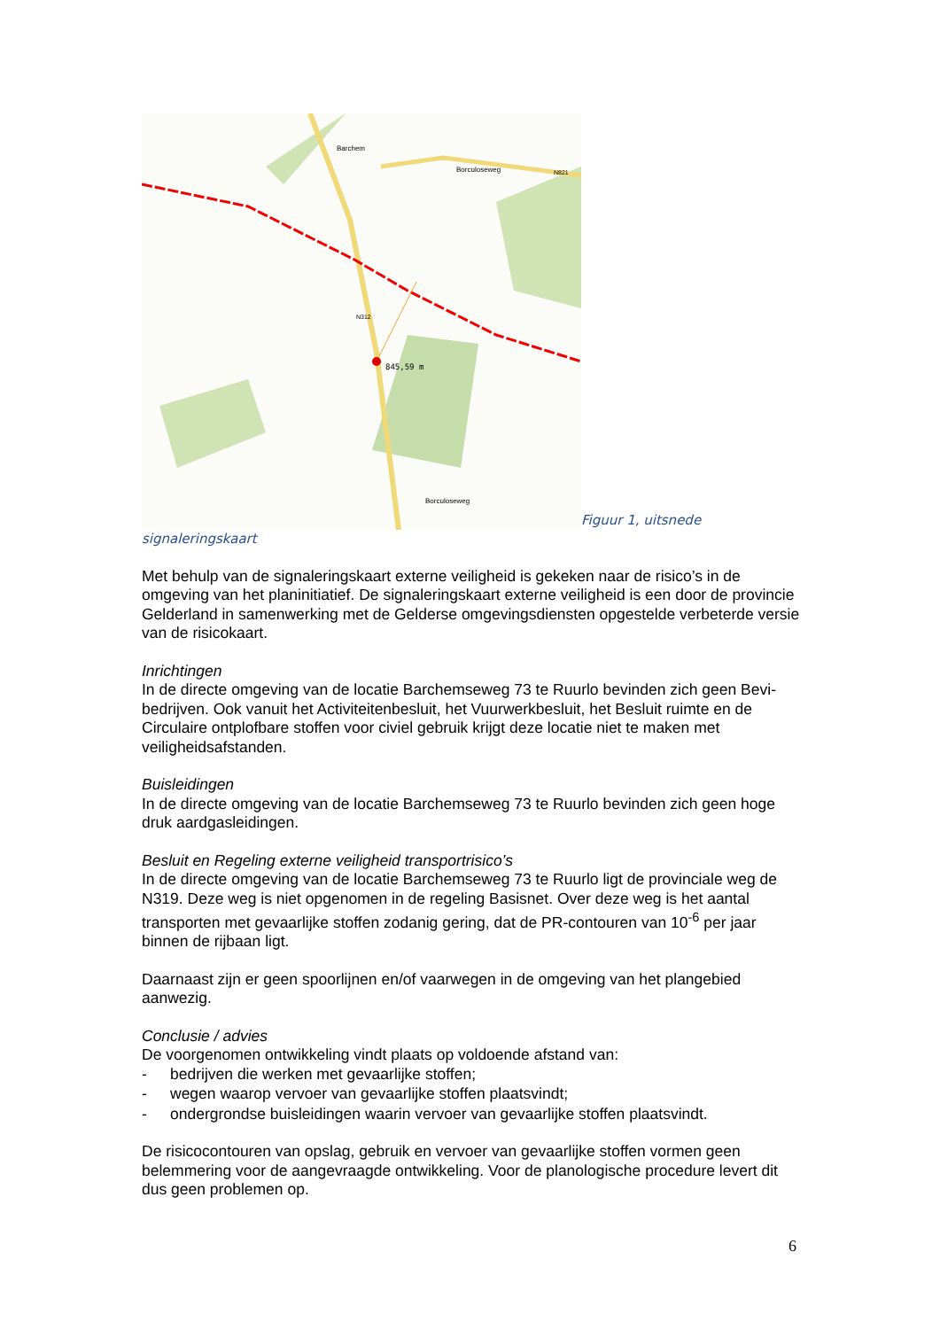Barchem
Borculoseweg
N821
N312
845,59 m
Borculoseweg
Figuur 1, uitsnede
signaleringskaart
Met behulp van de signaleringskaart externe veiligheid is gekeken naar de risico’s in de omgeving van het planinitiatief. De signaleringskaart externe veiligheid is een door de provincie Gelderland in samenwerking met de Gelderse omgevingsdiensten opgestelde verbeterde versie van de risicokaart.
Inrichtingen
In de directe omgeving van de locatie Barchemseweg 73 te Ruurlo bevinden zich geen Bevi-bedrijven. Ook vanuit het Activiteitenbesluit, het Vuurwerkbesluit, het Besluit ruimte en de Circulaire ontplofbare stoffen voor civiel gebruik krijgt deze locatie niet te maken met veiligheidsafstanden.
Buisleidingen
In de directe omgeving van de locatie Barchemseweg 73 te Ruurlo bevinden zich geen hoge druk aardgasleidingen.
Besluit en Regeling externe veiligheid transportrisico’s
In de directe omgeving van de locatie Barchemseweg 73 te Ruurlo ligt de provinciale weg de N319. Deze weg is niet opgenomen in de regeling Basisnet. Over deze weg is het aantal transporten met gevaarlijke stoffen zodanig gering, dat de PR-contouren van 10<sup>-6</sup> per jaar binnen de rijbaan ligt.
Daarnaast zijn er geen spoorlijnen en/of vaarwegen in de omgeving van het plangebied aanwezig.
Conclusie / advies
De voorgenomen ontwikkeling vindt plaats op voldoende afstand van:
- bedrijven die werken met gevaarlijke stoffen;
- wegen waarop vervoer van gevaarlijke stoffen plaatsvindt;
- ondergrondse buisleidingen waarin vervoer van gevaarlijke stoffen plaatsvindt.
De risicocontouren van opslag, gebruik en vervoer van gevaarlijke stoffen vormen geen belemmering voor de aangevraagde ontwikkeling. Voor de planologische procedure levert dit dus geen problemen op.
6